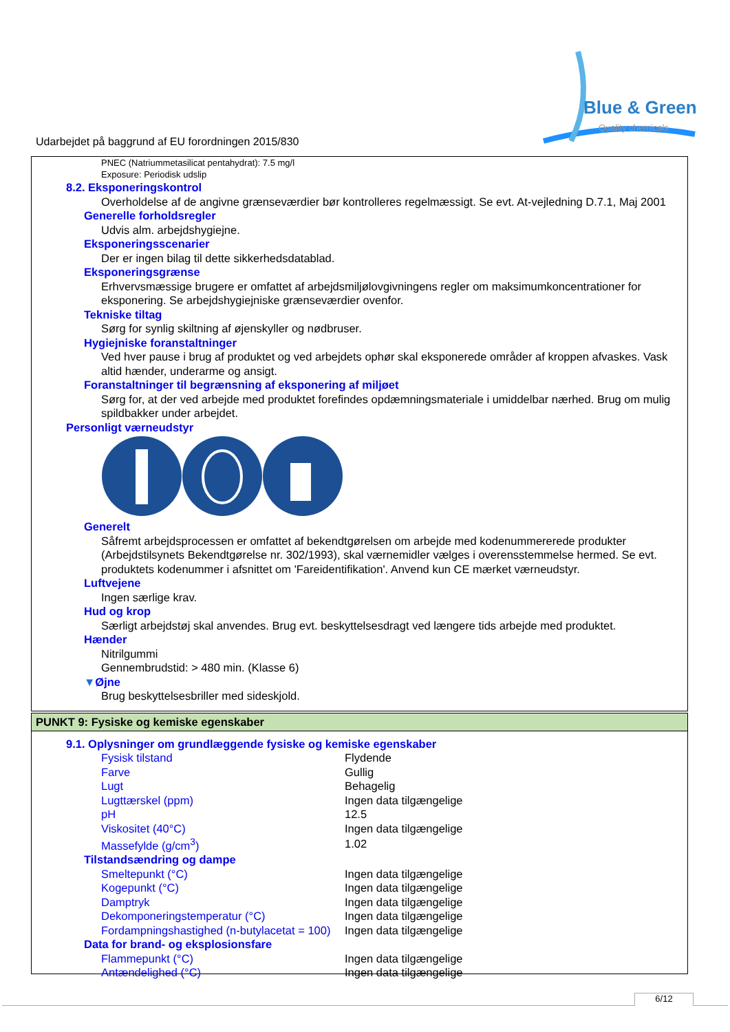Blue & Green
Quality chemicals
Udarbejdet på baggrund af EU forordningen 2015/830
PNEC (Natriummetasilicat pentahydrat): 7.5 mg/l
Exposure: Periodisk udslip
8.2. Eksponeringskontrol
Overholdelse af de angivne grænseværdier bør kontrolleres regelmæssigt. Se evt. At-vejledning D.7.1, Maj 2001
Generelle forholdsregler
Udvis alm. arbejdshygiejne.
Eksponeringsscenarier
Der er ingen bilag til dette sikkerhedsdatablad.
Eksponeringsgrænse
Erhvervsmæssige brugere er omfattet af arbejdsmiljølovgivningens regler om maksimumkoncentrationer for eksponering. Se arbejdshygiejniske grænseværdier ovenfor.
Tekniske tiltag
Sørg for synlig skiltning af øjenskyller og nødbruser.
Hygiejniske foranstaltninger
Ved hver pause i brug af produktet og ved arbejdets ophør skal eksponerede områder af kroppen afvaskes. Vask altid hænder, underarme og ansigt.
Foranstaltninger til begrænsning af eksponering af miljøet
Sørg for, at der ved arbejde med produktet forefindes opdæmningsmateriale i umiddelbar nærhed. Brug om mulig spildbakker under arbejdet.
Personligt værneudstyr
Generelt
Såfremt arbejdsprocessen er omfattet af bekendtgørelsen om arbejde med kodenummererede produkter (Arbejdstilsynets Bekendtgørelse nr. 302/1993), skal værnemidler vælges i overensstemmelse hermed. Se evt. produktets kodenummer i afsnittet om 'Fareidentifikation'. Anvend kun CE mærket værneudstyr.
Luftvejene
Ingen særlige krav.
Hud og krop
Særligt arbejdstøj skal anvendes. Brug evt. beskyttelsesdragt ved længere tids arbejde med produktet.
Hænder
Nitrilgummi
Gennembrudstid: > 480 min. (Klasse 6)
▼Øjne
Brug beskyttelsesbriller med sideskjold.
PUNKT 9: Fysiske og kemiske egenskaber
9.1. Oplysninger om grundlæggende fysiske og kemiske egenskaber
| Fysisk tilstand | Flydende |
| Farve | Gullig |
| Lugt | Behagelig |
| Lugttærskel (ppm) | Ingen data tilgængelige |
| pH | 12.5 |
| Viskositet (40°C) | Ingen data tilgængelige |
| Massefylde (g/cm<sup>3</sup>) | 1.02 |
| Tilstandsændring og dampe | |
| Smeltepunkt (°C) | Ingen data tilgængelige |
| Kogepunkt (°C) | Ingen data tilgængelige |
| Damptryk | Ingen data tilgængelige |
| Dekomponeringstemperatur (°C) | Ingen data tilgængelige |
| Fordampningshastighed (n-butylacetat = 100) | Ingen data tilgængelige |
| Data for brand- og eksplosionsfare | |
| Flammepunkt (°C) | Ingen data tilgængelige |
| Antændelighed (°C) | Ingen data tilgængelige |
6/12